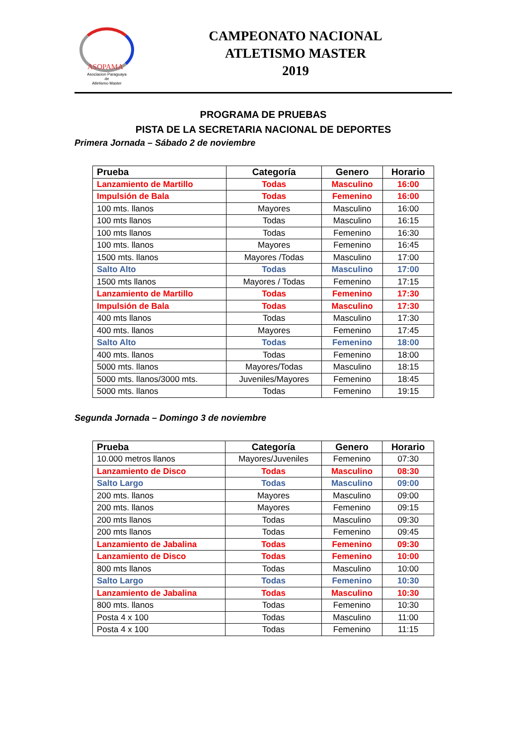ASOPAMA
Asociacion Paraguaya
de
Atletismo Master
CAMPEONATO NACIONAL
ATLETISMO MASTER
2019
PROGRAMA DE PRUEBAS
PISTA DE LA SECRETARIA NACIONAL DE DEPORTES
Primera Jornada – Sábado 2 de noviembre
| Prueba | Categoría | Genero | Horario |
| --- | --- | --- | --- |
| Lanzamiento de Martillo | Todas | Masculino | 16:00 |
| Impulsión de Bala | Todas | Femenino | 16:00 |
| 100 mts. llanos | Mayores | Masculino | 16:00 |
| 100 mts llanos | Todas | Masculino | 16:15 |
| 100 mts llanos | Todas | Femenino | 16:30 |
| 100 mts. llanos | Mayores | Femenino | 16:45 |
| 1500 mts. llanos | Mayores /Todas | Masculino | 17:00 |
| Salto Alto | Todas | Masculino | 17:00 |
| 1500 mts llanos | Mayores / Todas | Femenino | 17:15 |
| Lanzamiento de Martillo | Todas | Femenino | 17:30 |
| Impulsión de Bala | Todas | Masculino | 17:30 |
| 400 mts llanos | Todas | Masculino | 17:30 |
| 400 mts. llanos | Mayores | Femenino | 17:45 |
| Salto Alto | Todas | Femenino | 18:00 |
| 400 mts. llanos | Todas | Femenino | 18:00 |
| 5000 mts. llanos | Mayores/Todas | Masculino | 18:15 |
| 5000 mts. llanos/3000 mts. | Juveniles/Mayores | Femenino | 18:45 |
| 5000 mts. llanos | Todas | Femenino | 19:15 |
Segunda Jornada – Domingo 3 de noviembre
| Prueba | Categoría | Genero | Horario |
| --- | --- | --- | --- |
| 10.000 metros llanos | Mayores/Juveniles | Femenino | 07:30 |
| Lanzamiento de Disco | Todas | Masculino | 08:30 |
| Salto Largo | Todas | Masculino | 09:00 |
| 200 mts. llanos | Mayores | Masculino | 09:00 |
| 200 mts. llanos | Mayores | Femenino | 09:15 |
| 200 mts llanos | Todas | Masculino | 09:30 |
| 200 mts llanos | Todas | Femenino | 09:45 |
| Lanzamiento de Jabalina | Todas | Femenino | 09:30 |
| Lanzamiento de Disco | Todas | Femenino | 10:00 |
| 800 mts llanos | Todas | Masculino | 10:00 |
| Salto Largo | Todas | Femenino | 10:30 |
| Lanzamiento de Jabalina | Todas | Masculino | 10:30 |
| 800 mts. llanos | Todas | Femenino | 10:30 |
| Posta 4 x 100 | Todas | Masculino | 11:00 |
| Posta 4 x 100 | Todas | Femenino | 11:15 |